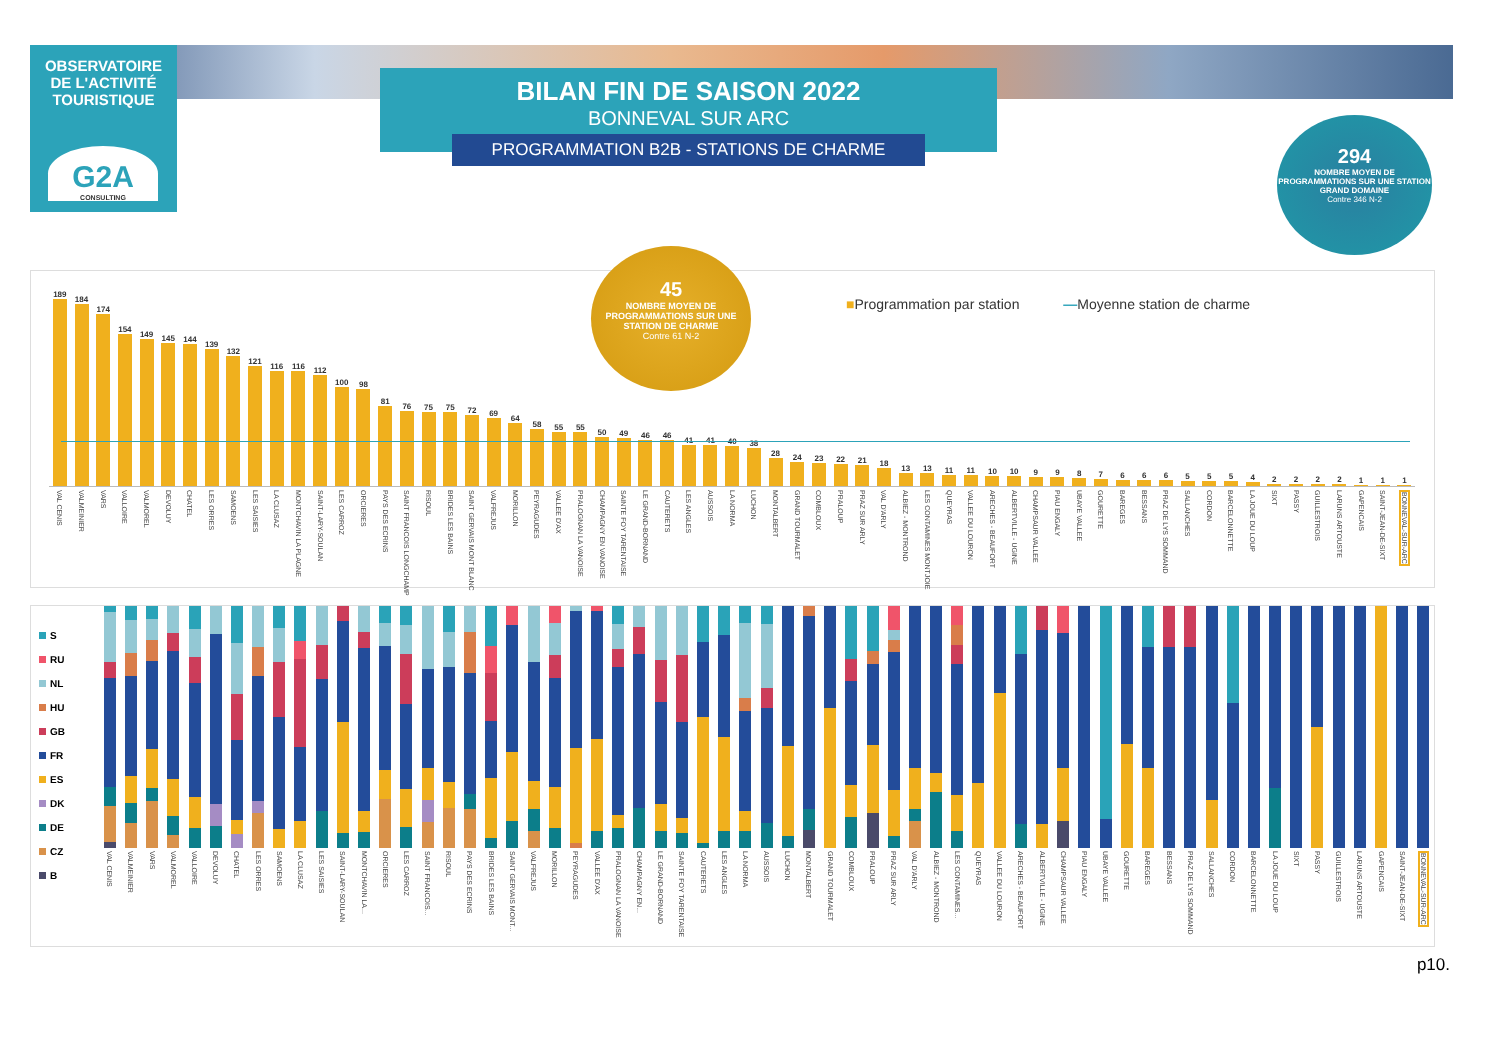OBSERVATOIRE
DE L'ACTIVITÉ
TOURISTIQUE
G2A
CONSULTING
BILAN FIN DE SAISON 2022
BONNEVAL SUR ARC
PROGRAMMATION B2B - STATIONS DE CHARME
294
NOMBRE MOYEN DE PROGRAMMATIONS SUR UNE STATION GRAND DOMAINE
Contre 346 N-2
189
VAL CENIS
184
VALMEINIER
174
VARS
154
VALLOIRE
149
VALMOREL
145
DEVOLUY
144
CHATEL
139
LES ORRES
132
SAMOENS
121
LES SAISIES
116
LA CLUSAZ
116
MONTCHAVIN LA PLAGNE
112
SAINT-LARY-SOULAN
100
LES CARROZ
98
ORCIERES
81
PAYS DES ECRINS
76
SAINT FRANCOIS LONGCHAMP
75
RISOUL
75
BRIDES LES BAINS
72
SAINT GERVAIS MONT BLANC
69
VALFREJUS
64
MORILLON
58
PEYRAGUDES
55
VALLEE D'AX
55
PRALOGNAN LA VANOISE
50
CHAMPAGNY EN VANOISE
49
SAINTE FOY TARENTAISE
46
LE GRAND-BORNAND
46
CAUTERETS
41
LES ANGLES
41
AUSSOIS
40
LA NORMA
38
LUCHON
28
MONTALBERT
24
GRAND TOURMALET
23
COMBLOUX
22
PRALOUP
21
PRAZ SUR ARLY
18
VAL D'ARLY
13
ALBIEZ - MONTROND
13
LES CONTAMINES MONTJOIE
11
QUEYRAS
11
VALLEE DU LOURON
10
ARECHES - BEAUFORT
10
ALBERTVILLE - UGINE
9
CHAMPSAUR VALLEE
9
PIAU ENGALY
8
UBAYE VALLEE
7
GOURETTE
6
BAREGES
6
BESSANS
6
PRAZ DE LYS SOMMAND
5
SALLANCHES
5
CORDON
5
BARCELONNETTE
4
LA JOUE DU LOUP
2
SIXT
2
PASSY
2
GUILLESTROIS
2
LARUNS ARTOUSTE
1
GAPENCAIS
1
SAINT-JEAN-DE-SIXT
1
BONNEVAL-SUR-ARC
45
NOMBRE MOYEN DE PROGRAMMATIONS SUR UNE STATION DE CHARME
Contre 61 N-2
■Programmation par station —Moyenne station de charme
S
RU
NL
HU
GB
FR
ES
DK
DE
CZ
B
VAL CENIS
VALMEINIER
VARS
VALMOREL
VALLOIRE
DEVOLUY
CHATEL
LES ORRES
SAMOENS
LA CLUSAZ
LES SAISIES
SAINT-LARY-SOULAN
MONTCHAVIN LA...
ORCIERES
LES CARROZ
SAINT FRANCOIS...
RISOUL
PAYS DES ECRINS
BRIDES LES BAINS
SAINT GERVAIS MONT...
VALFREJUS
MORILLON
PEYRAGUDES
VALLEE D'AX
PRALOGNAN LA VANOISE
CHAMPAGNY EN...
LE GRAND-BORNAND
SAINTE FOY TARENTAISE
CAUTERETS
LES ANGLES
LA NORMA
AUSSOIS
LUCHON
MONTALBERT
GRAND TOURMALET
COMBLOUX
PRALOUP
PRAZ SUR ARLY
VAL D'ARLY
ALBIEZ - MONTROND
LES CONTAMINES...
QUEYRAS
VALLEE DU LOURON
ARECHES - BEAUFORT
ALBERTVILLE - UGINE
CHAMPSAUR VALLEE
PIAU ENGALY
UBAYE VALLEE
GOURETTE
BAREGES
BESSANS
PRAZ DE LYS SOMMAND
SALLANCHES
CORDON
BARCELONNETTE
LA JOUE DU LOUP
SIXT
PASSY
GUILLESTROIS
LARUNS ARTOUSTE
GAPENCAIS
SAINT-JEAN-DE-SIXT
BONNEVAL-SUR-ARC
p10.